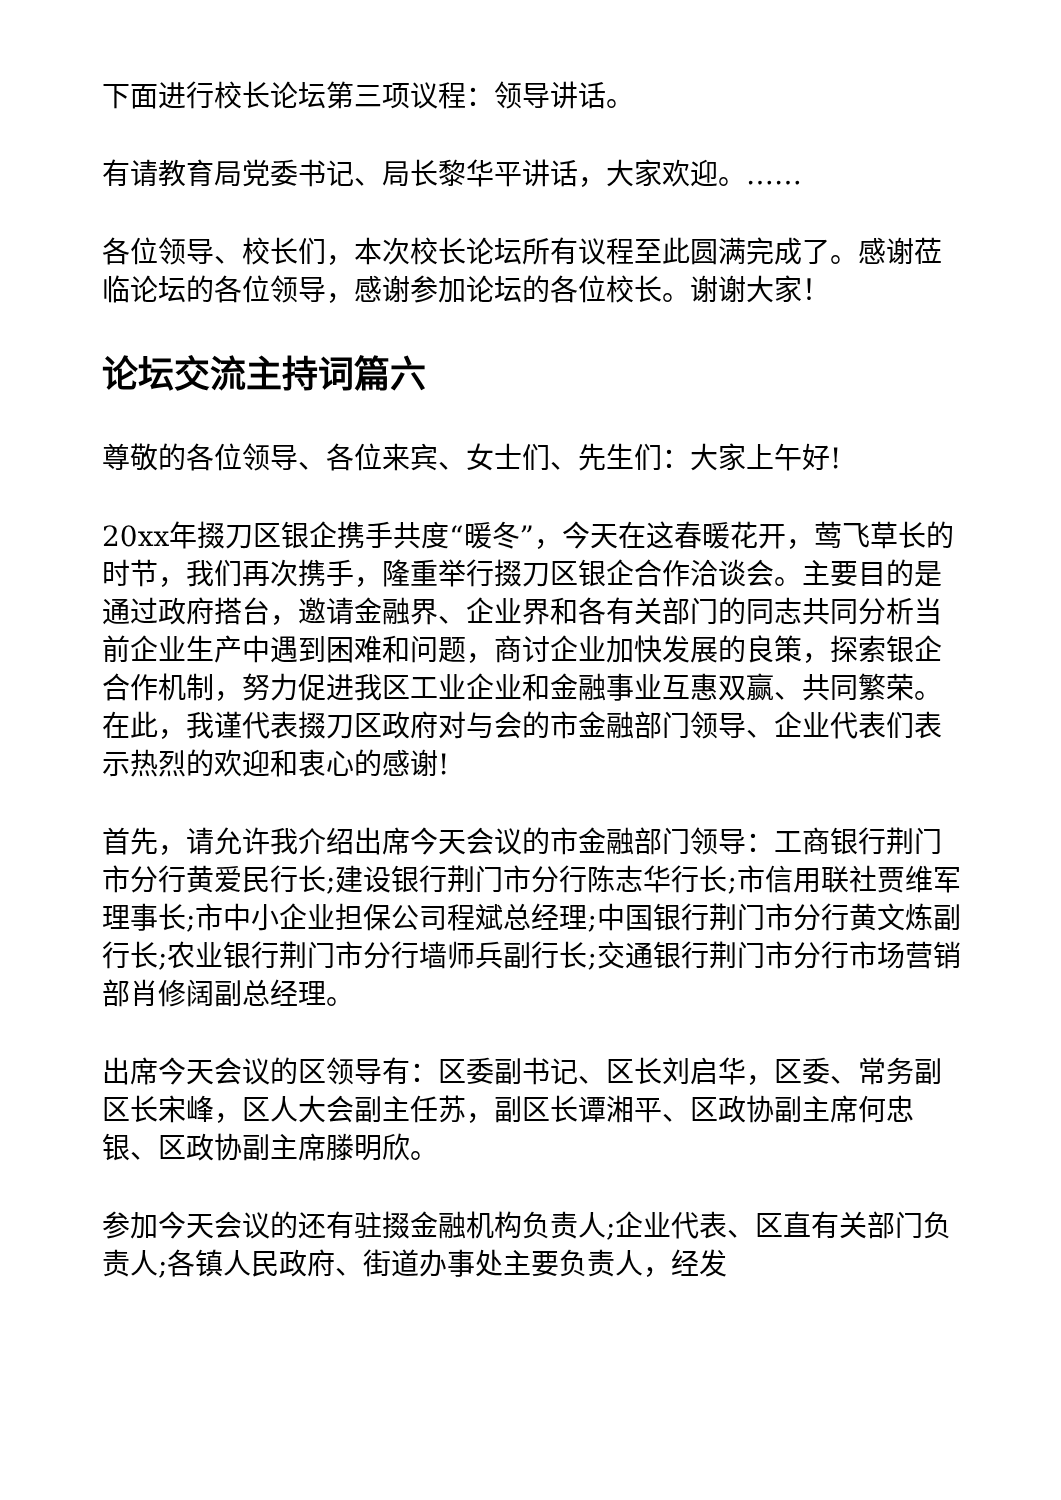下面进行校长论坛第三项议程：领导讲话。
有请教育局党委书记、局长黎华平讲话，大家欢迎。……
各位领导、校长们，本次校长论坛所有议程至此圆满完成了。感谢莅临论坛的各位领导，感谢参加论坛的各位校长。谢谢大家！
论坛交流主持词篇六
尊敬的各位领导、各位来宾、女士们、先生们：大家上午好!
20xx年掇刀区银企携手共度“暖冬”，今天在这春暖花开，莺飞草长的时节，我们再次携手，隆重举行掇刀区银企合作洽谈会。主要目的是通过政府搭台，邀请金融界、企业界和各有关部门的同志共同分析当前企业生产中遇到困难和问题，商讨企业加快发展的良策，探索银企合作机制，努力促进我区工业企业和金融事业互惠双赢、共同繁荣。在此，我谨代表掇刀区政府对与会的市金融部门领导、企业代表们表示热烈的欢迎和衷心的感谢!
首先，请允许我介绍出席今天会议的市金融部门领导：工商银行荆门市分行黄爱民行长;建设银行荆门市分行陈志华行长;市信用联社贾维军理事长;市中小企业担保公司程斌总经理;中国银行荆门市分行黄文炼副行长;农业银行荆门市分行墙师兵副行长;交通银行荆门市分行市场营销部肖修阔副总经理。
出席今天会议的区领导有：区委副书记、区长刘启华，区委、常务副区长宋峰，区人大会副主任苏，副区长谭湘平、区政协副主席何忠银、区政协副主席滕明欣。
参加今天会议的还有驻掇金融机构负责人;企业代表、区直有关部门负责人;各镇人民政府、街道办事处主要负责人，经发